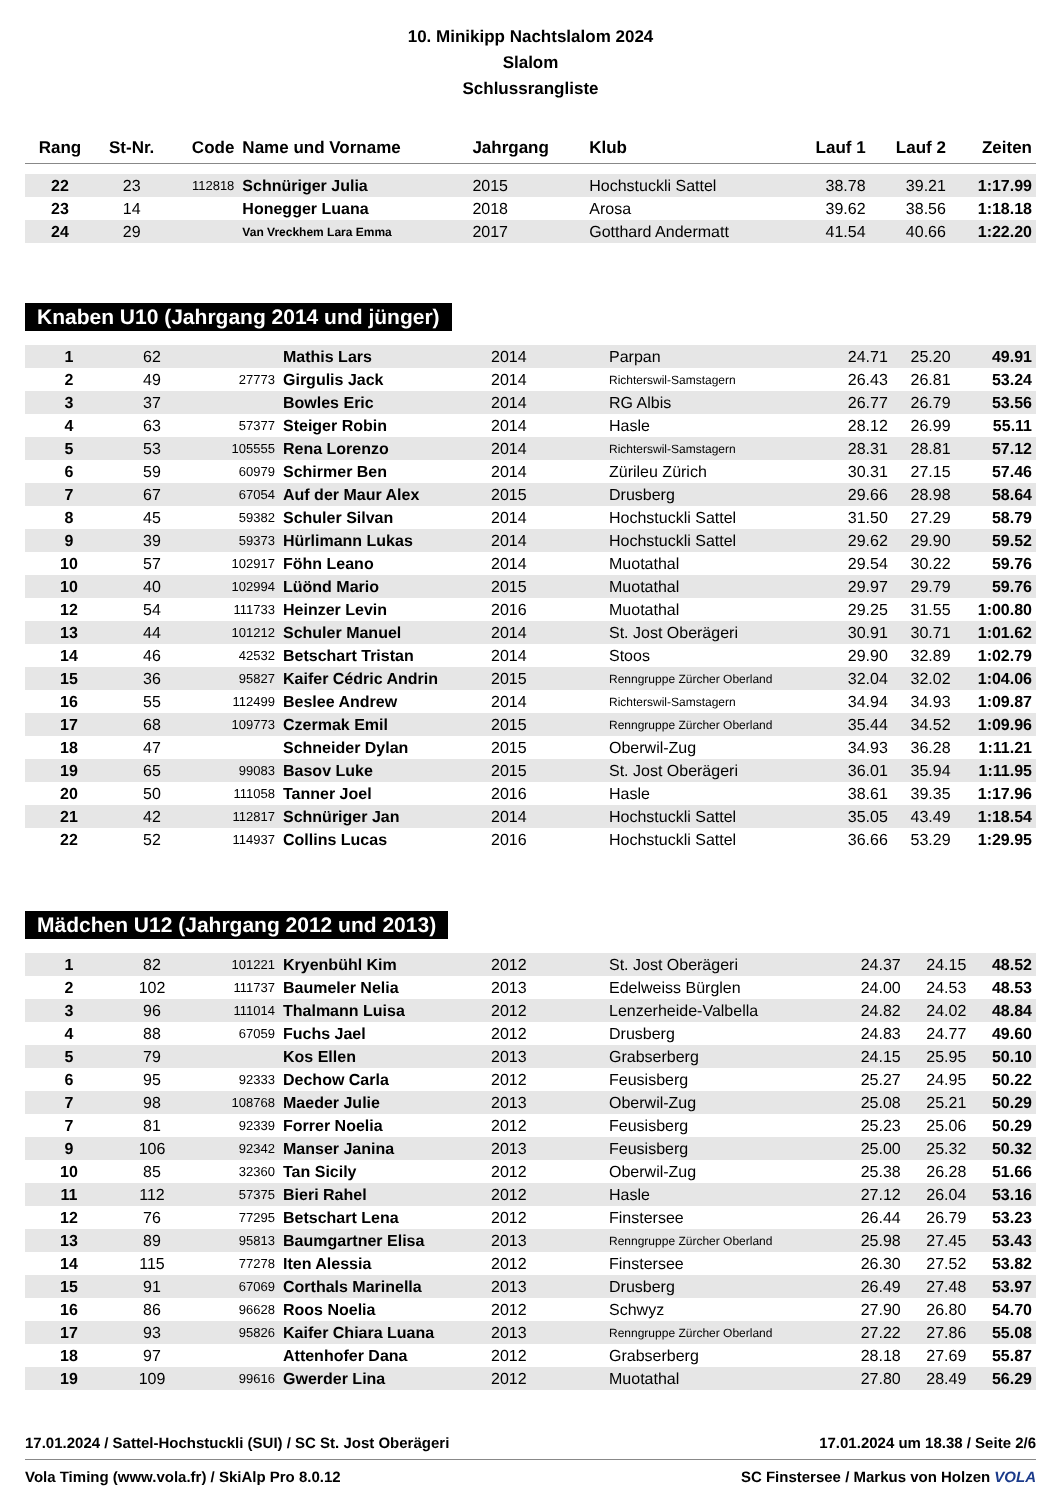10. Minikipp Nachtslalom 2024
Slalom
Schlussrangliste
| Rang | St-Nr. | Code | Name und Vorname | Jahrgang | Klub | Lauf 1 | Lauf 2 | Zeiten |
| --- | --- | --- | --- | --- | --- | --- | --- | --- |
| 22 | 23 | 112818 | Schnüriger Julia | 2015 | Hochstuckli Sattel | 38.78 | 39.21 | 1:17.99 |
| 23 | 14 | | Honegger Luana | 2018 | Arosa | 39.62 | 38.56 | 1:18.18 |
| 24 | 29 | | Van Vreckhem Lara Emma | 2017 | Gotthard Andermatt | 41.54 | 40.66 | 1:22.20 |
Knaben U10 (Jahrgang 2014 und jünger)
| 1 | 62 | | Mathis Lars | 2014 | Parpan | 24.71 | 25.20 | 49.91 |
| 2 | 49 | 27773 | Girgulis Jack | 2014 | Richterswil-Samstagern | 26.43 | 26.81 | 53.24 |
| 3 | 37 | | Bowles Eric | 2014 | RG Albis | 26.77 | 26.79 | 53.56 |
| 4 | 63 | 57377 | Steiger Robin | 2014 | Hasle | 28.12 | 26.99 | 55.11 |
| 5 | 53 | 105555 | Rena Lorenzo | 2014 | Richterswil-Samstagern | 28.31 | 28.81 | 57.12 |
| 6 | 59 | 60979 | Schirmer Ben | 2014 | Zürileu Zürich | 30.31 | 27.15 | 57.46 |
| 7 | 67 | 67054 | Auf der Maur Alex | 2015 | Drusberg | 29.66 | 28.98 | 58.64 |
| 8 | 45 | 59382 | Schuler Silvan | 2014 | Hochstuckli Sattel | 31.50 | 27.29 | 58.79 |
| 9 | 39 | 59373 | Hürlimann Lukas | 2014 | Hochstuckli Sattel | 29.62 | 29.90 | 59.52 |
| 10 | 57 | 102917 | Föhn Leano | 2014 | Muotathal | 29.54 | 30.22 | 59.76 |
| 10 | 40 | 102994 | Lüönd Mario | 2015 | Muotathal | 29.97 | 29.79 | 59.76 |
| 12 | 54 | 111733 | Heinzer Levin | 2016 | Muotathal | 29.25 | 31.55 | 1:00.80 |
| 13 | 44 | 101212 | Schuler Manuel | 2014 | St. Jost Oberägeri | 30.91 | 30.71 | 1:01.62 |
| 14 | 46 | 42532 | Betschart Tristan | 2014 | Stoos | 29.90 | 32.89 | 1:02.79 |
| 15 | 36 | 95827 | Kaifer Cédric Andrin | 2015 | Renngruppe Zürcher Oberland | 32.04 | 32.02 | 1:04.06 |
| 16 | 55 | 112499 | Beslee Andrew | 2014 | Richterswil-Samstagern | 34.94 | 34.93 | 1:09.87 |
| 17 | 68 | 109773 | Czermak Emil | 2015 | Renngruppe Zürcher Oberland | 35.44 | 34.52 | 1:09.96 |
| 18 | 47 | | Schneider Dylan | 2015 | Oberwil-Zug | 34.93 | 36.28 | 1:11.21 |
| 19 | 65 | 99083 | Basov Luke | 2015 | St. Jost Oberägeri | 36.01 | 35.94 | 1:11.95 |
| 20 | 50 | 111058 | Tanner Joel | 2016 | Hasle | 38.61 | 39.35 | 1:17.96 |
| 21 | 42 | 112817 | Schnüriger Jan | 2014 | Hochstuckli Sattel | 35.05 | 43.49 | 1:18.54 |
| 22 | 52 | 114937 | Collins Lucas | 2016 | Hochstuckli Sattel | 36.66 | 53.29 | 1:29.95 |
Mädchen U12 (Jahrgang 2012 und 2013)
| 1 | 82 | 101221 | Kryenbühl Kim | 2012 | St. Jost Oberägeri | 24.37 | 24.15 | 48.52 |
| 2 | 102 | 111737 | Baumeler Nelia | 2013 | Edelweiss Bürglen | 24.00 | 24.53 | 48.53 |
| 3 | 96 | 111014 | Thalmann Luisa | 2012 | Lenzerheide-Valbella | 24.82 | 24.02 | 48.84 |
| 4 | 88 | 67059 | Fuchs Jael | 2012 | Drusberg | 24.83 | 24.77 | 49.60 |
| 5 | 79 | | Kos Ellen | 2013 | Grabserberg | 24.15 | 25.95 | 50.10 |
| 6 | 95 | 92333 | Dechow Carla | 2012 | Feusisberg | 25.27 | 24.95 | 50.22 |
| 7 | 98 | 108768 | Maeder Julie | 2013 | Oberwil-Zug | 25.08 | 25.21 | 50.29 |
| 7 | 81 | 92339 | Forrer Noelia | 2012 | Feusisberg | 25.23 | 25.06 | 50.29 |
| 9 | 106 | 92342 | Manser Janina | 2013 | Feusisberg | 25.00 | 25.32 | 50.32 |
| 10 | 85 | 32360 | Tan Sicily | 2012 | Oberwil-Zug | 25.38 | 26.28 | 51.66 |
| 11 | 112 | 57375 | Bieri Rahel | 2012 | Hasle | 27.12 | 26.04 | 53.16 |
| 12 | 76 | 77295 | Betschart Lena | 2012 | Finstersee | 26.44 | 26.79 | 53.23 |
| 13 | 89 | 95813 | Baumgartner Elisa | 2013 | Renngruppe Zürcher Oberland | 25.98 | 27.45 | 53.43 |
| 14 | 115 | 77278 | Iten Alessia | 2012 | Finstersee | 26.30 | 27.52 | 53.82 |
| 15 | 91 | 67069 | Corthals Marinella | 2013 | Drusberg | 26.49 | 27.48 | 53.97 |
| 16 | 86 | 96628 | Roos Noelia | 2012 | Schwyz | 27.90 | 26.80 | 54.70 |
| 17 | 93 | 95826 | Kaifer Chiara Luana | 2013 | Renngruppe Zürcher Oberland | 27.22 | 27.86 | 55.08 |
| 18 | 97 | | Attenhofer Dana | 2012 | Grabserberg | 28.18 | 27.69 | 55.87 |
| 19 | 109 | 99616 | Gwerder Lina | 2012 | Muotathal | 27.80 | 28.49 | 56.29 |
17.01.2024 / Sattel-Hochstuckli (SUI) / SC St. Jost Oberägeri 17.01.2024 um 18.38 / Seite 2/6
Vola Timing (www.vola.fr) / SkiAlp Pro 8.0.12 SC Finstersee / Markus von Holzen VOLA